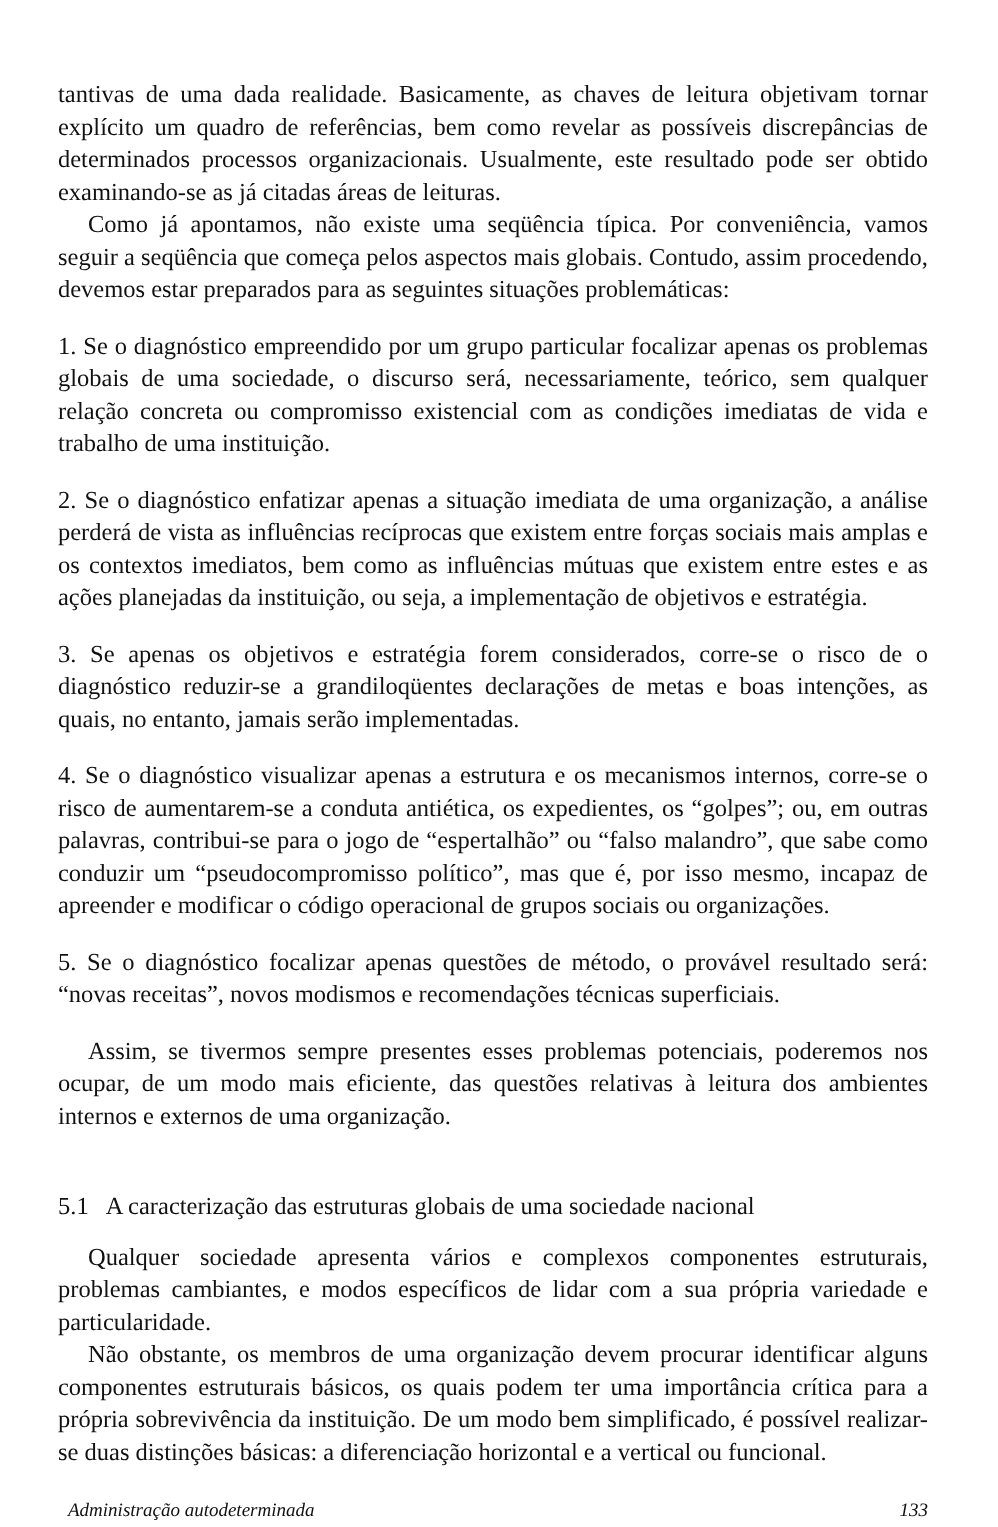tantivas de uma dada realidade. Basicamente, as chaves de leitura objetivam tornar explícito um quadro de referências, bem como revelar as possíveis discrepâncias de determinados processos organizacionais. Usualmente, este resultado pode ser obtido examinando-se as já citadas áreas de leituras.
Como já apontamos, não existe uma seqüência típica. Por conveniência, vamos seguir a seqüência que começa pelos aspectos mais globais. Contudo, assim procedendo, devemos estar preparados para as seguintes situações problemáticas:
1. Se o diagnóstico empreendido por um grupo particular focalizar apenas os problemas globais de uma sociedade, o discurso será, necessariamente, teórico, sem qualquer relação concreta ou compromisso existencial com as condições imediatas de vida e trabalho de uma instituição.
2. Se o diagnóstico enfatizar apenas a situação imediata de uma organização, a análise perderá de vista as influências recíprocas que existem entre forças sociais mais amplas e os contextos imediatos, bem como as influências mútuas que existem entre estes e as ações planejadas da instituição, ou seja, a implementação de objetivos e estratégia.
3. Se apenas os objetivos e estratégia forem considerados, corre-se o risco de o diagnóstico reduzir-se a grandiloqüentes declarações de metas e boas intenções, as quais, no entanto, jamais serão implementadas.
4. Se o diagnóstico visualizar apenas a estrutura e os mecanismos internos, corre-se o risco de aumentarem-se a conduta antiética, os expedientes, os “golpes”; ou, em outras palavras, contribui-se para o jogo de “espertalhão” ou “falso malandro”, que sabe como conduzir um “pseudocompromisso político”, mas que é, por isso mesmo, incapaz de apreender e modificar o código operacional de grupos sociais ou organizações.
5. Se o diagnóstico focalizar apenas questões de método, o provável resultado será: “novas receitas”, novos modismos e recomendações técnicas superficiais.
Assim, se tivermos sempre presentes esses problemas potenciais, poderemos nos ocupar, de um modo mais eficiente, das questões relativas à leitura dos ambientes internos e externos de uma organização.
5.1 A caracterização das estruturas globais de uma sociedade nacional
Qualquer sociedade apresenta vários e complexos componentes estruturais, problemas cambiantes, e modos específicos de lidar com a sua própria variedade e particularidade.
Não obstante, os membros de uma organização devem procurar identificar alguns componentes estruturais básicos, os quais podem ter uma importância crítica para a própria sobrevivência da instituição. De um modo bem simplificado, é possível realizar-se duas distinções básicas: a diferenciação horizontal e a vertical ou funcional.
Administração autodeterminada 133